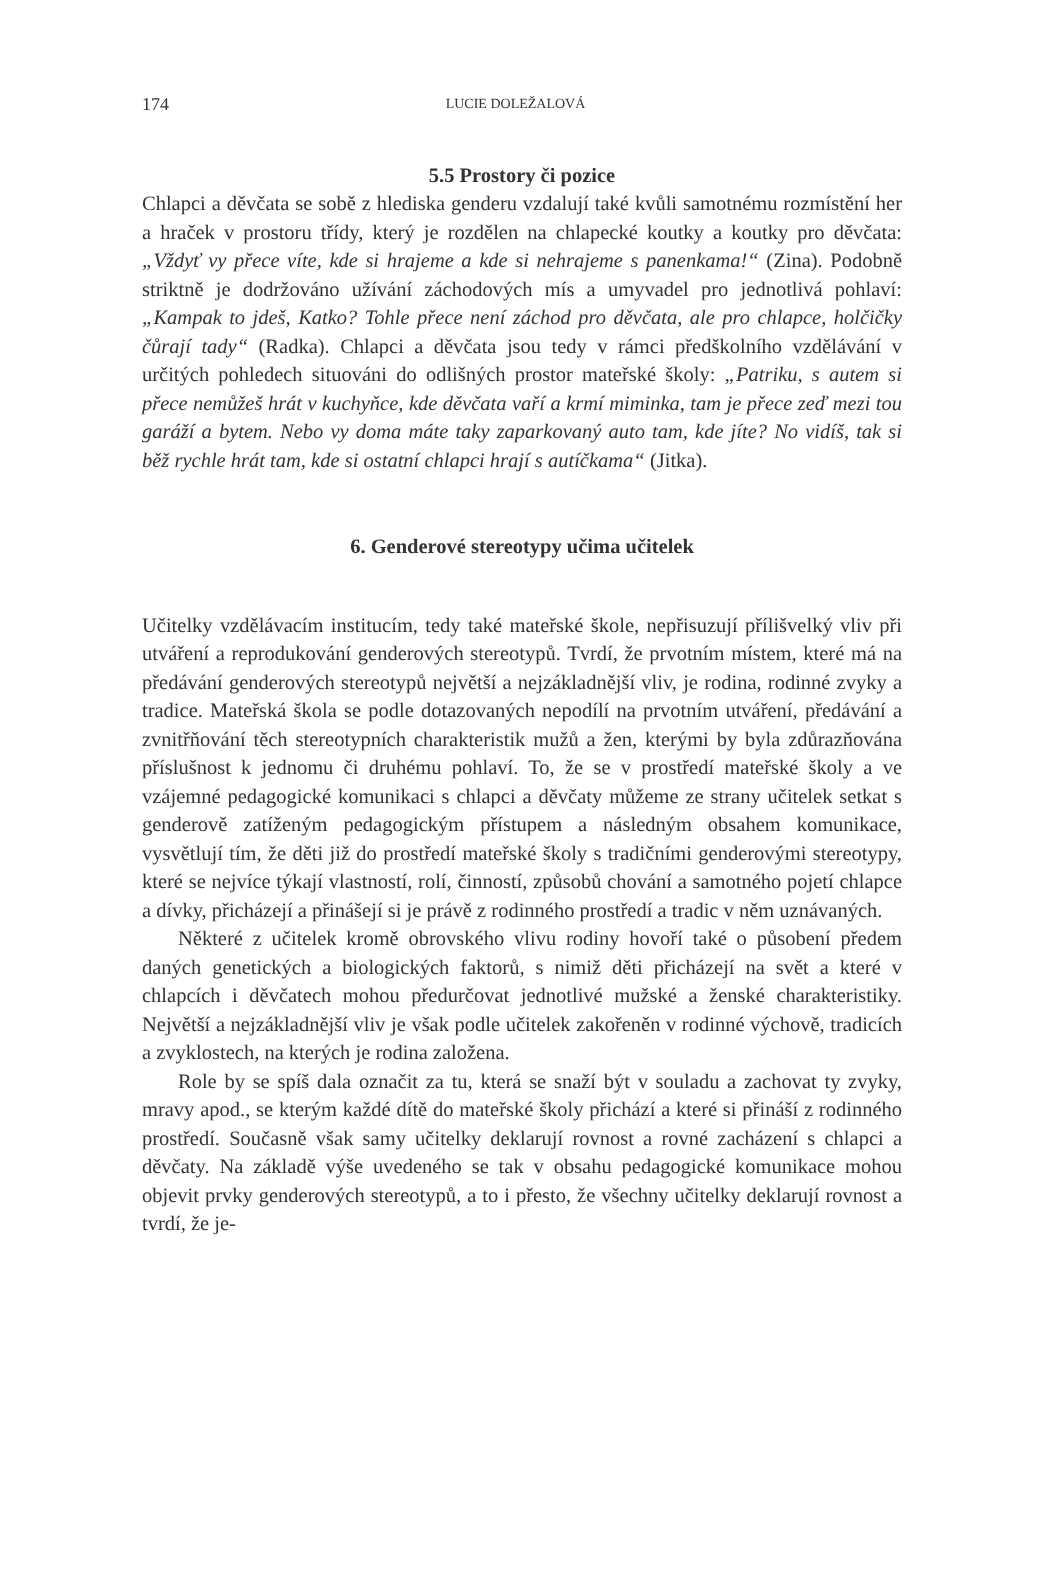174 LUCIE DOLEŽALOVÁ
5.5 Prostory či pozice
Chlapci a děvčata se sobě z hlediska genderu vzdalují také kvůli samotnému rozmístění her a hraček v prostoru třídy, který je rozdělen na chlapecké koutky a koutky pro děvčata: „Vždyť vy přece víte, kde si hrajeme a kde si nehrajeme s panenkama!“ (Zina). Podobně striktně je dodržováno užívání záchodových mís a umyvadel pro jednotlivá pohlaví: „Kampak to jdeš, Katko? Tohle přece není záchod pro děvčata, ale pro chlapce, holčičky čůrají tady“ (Radka). Chlapci a děvčata jsou tedy v rámci předškolního vzdělávání v určitých pohledech situováni do odlišných prostor mateřské školy: „Patriku, s autem si přece nemůžeš hrát v kuchyňce, kde děvčata vaří a krmí miminka, tam je přece zeď mezi tou garáží a bytem. Nebo vy doma máte taky zaparkovaný auto tam, kde jíte? No vidíš, tak si běž rychle hrát tam, kde si ostatní chlapci hrají s autíčkama“ (Jitka).
6. Genderové stereotypy učima učitelek
Učitelky vzdělávacím institucím, tedy také mateřské škole, nepřisuzují přílišvelký vliv při utváření a reprodukování genderových stereotypů. Tvrdí, že prvotním místem, které má na předávání genderových stereotypů největší a nejzákladnější vliv, je rodina, rodinné zvyky a tradice. Mateřská škola se podle dotazovaných nepodílí na prvotním utváření, předávání a zvnitřňování těch stereotypních charakteristik mužů a žen, kterými by byla zdůrazňována příslušnost k jednomu či druhému pohlaví. To, že se v prostředí mateřské školy a ve vzájemné pedagogické komunikaci s chlapci a děvčaty můžeme ze strany učitelek setkat s genderově zatíženým pedagogickým přístupem a následným obsahem komunikace, vysvětlují tím, že děti již do prostředí mateřské školy s tradičními genderovými stereotypy, které se nejvíce týkají vlastností, rolí, činností, způsobů chování a samotného pojetí chlapce a dívky, přicházejí a přinášejí si je právě z rodinného prostředí a tradic v něm uznávaných.
Některé z učitelek kromě obrovského vlivu rodiny hovoří také o působení předem daných genetických a biologických faktorů, s nimiž děti přicházejí na svět a které v chlapcích i děvčatech mohou předurčovat jednotlivé mužské a ženské charakteristiky. Největší a nejzákladnější vliv je však podle učitelek zakořeněn v rodinné výchově, tradicích a zvyklostech, na kterých je rodina založena.
Role by se spíš dala označit za tu, která se snaží být v souladu a zachovat ty zvyky, mravy apod., se kterým každé dítě do mateřské školy přichází a které si přináší z rodinného prostředí. Současně však samy učitelky deklarují rovnost a rovné zacházení s chlapci a děvčaty. Na základě výše uvedeného se tak v obsahu pedagogické komunikace mohou objevit prvky genderových stereotypů, a to i přesto, že všechny učitelky deklarují rovnost a tvrdí, že je-